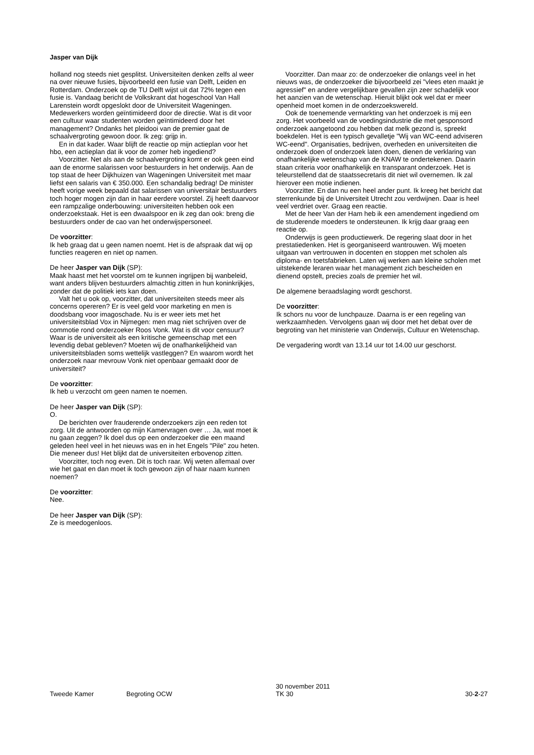Jasper van Dijk
holland nog steeds niet gesplitst. Universiteiten denken zelfs al weer na over nieuwe fusies, bijvoorbeeld een fusie van Delft, Leiden en Rotterdam. Onderzoek op de TU Delft wijst uit dat 72% tegen een fusie is. Vandaag bericht de Volkskrant dat hogeschool Van Hall Larenstein wordt opgeslokt door de Universiteit Wageningen. Medewerkers worden geïntimideerd door de directie. Wat is dit voor een cultuur waar studenten worden geïntimideerd door het management? Ondanks het pleidooi van de premier gaat de schaalvergroting gewoon door. Ik zeg: grijp in.
En in dat kader. Waar blijft de reactie op mijn actieplan voor het hbo, een actieplan dat ik voor de zomer heb ingediend?
Voorzitter. Net als aan de schaalvergroting komt er ook geen eind aan de enorme salarissen voor bestuurders in het onderwijs. Aan de top staat de heer Dijkhuizen van Wageningen Universiteit met maar liefst een salaris van € 350.000. Een schandalig bedrag! De minister heeft vorige week bepaald dat salarissen van universitair bestuurders toch hoger mogen zijn dan in haar eerdere voorstel. Zij heeft daarvoor een rampzalige onderbouwing: universiteiten hebben ook een onderzoekstaak. Het is een dwaalspoor en ik zeg dan ook: breng die bestuurders onder de cao van het onderwijspersoneel.
De voorzitter:
Ik heb graag dat u geen namen noemt. Het is de afspraak dat wij op functies reageren en niet op namen.
De heer Jasper van Dijk (SP):
Maak haast met het voorstel om te kunnen ingrijpen bij wanbeleid, want anders blijven bestuurders almachtig zitten in hun koninkrijkjes, zonder dat de politiek iets kan doen.
Valt het u ook op, voorzitter, dat universiteiten steeds meer als concerns opereren? Er is veel geld voor marketing en men is doodsbang voor imagoschade. Nu is er weer iets met het universiteitsblad Vox in Nijmegen: men mag niet schrijven over de commotie rond onderzoeker Roos Vonk. Wat is dit voor censuur? Waar is de universiteit als een kritische gemeenschap met een levendig debat gebleven? Moeten wij de onafhankelijkheid van universiteitsbladen soms wettelijk vastleggen? En waarom wordt het onderzoek naar mevrouw Vonk niet openbaar gemaakt door de universiteit?
De voorzitter:
Ik heb u verzocht om geen namen te noemen.
De heer Jasper van Dijk (SP):
O.
De berichten over frauderende onderzoekers zijn een reden tot zorg. Uit de antwoorden op mijn Kamervragen over … Ja, wat moet ik nu gaan zeggen? Ik doel dus op een onderzoeker die een maand geleden heel veel in het nieuws was en in het Engels "Pile" zou heten. Die meneer dus! Het blijkt dat de universiteiten erbovenop zitten.
Voorzitter, toch nog even. Dit is toch raar. Wij weten allemaal over wie het gaat en dan moet ik toch gewoon zijn of haar naam kunnen noemen?
De voorzitter:
Nee.
De heer Jasper van Dijk (SP):
Ze is meedogenloos.
Voorzitter. Dan maar zo: de onderzoeker die onlangs veel in het nieuws was, de onderzoeker die bijvoorbeeld zei "vlees eten maakt je agressief" en andere vergelijkbare gevallen zijn zeer schadelijk voor het aanzien van de wetenschap. Hieruit blijkt ook wel dat er meer openheid moet komen in de onderzoekswereld.
Ook de toenemende vermarkting van het onderzoek is mij een zorg. Het voorbeeld van de voedingsindustrie die met gesponsord onderzoek aangetoond zou hebben dat melk gezond is, spreekt boekdelen. Het is een typisch gevalletje "Wij van WC-eend adviseren WC-eend". Organisaties, bedrijven, overheden en universiteiten die onderzoek doen of onderzoek laten doen, dienen de verklaring van onafhankelijke wetenschap van de KNAW te ondertekenen. Daarin staan criteria voor onafhankelijk en transparant onderzoek. Het is teleurstellend dat de staatssecretaris dit niet wil overnemen. Ik zal hierover een motie indienen.
Voorzitter. En dan nu een heel ander punt. Ik kreeg het bericht dat sterrenkunde bij de Universiteit Utrecht zou verdwijnen. Daar is heel veel verdriet over. Graag een reactie.
Met de heer Van der Ham heb ik een amendement ingediend om de studerende moeders te ondersteunen. Ik krijg daar graag een reactie op.
Onderwijs is geen productiewerk. De regering slaat door in het prestatiedenken. Het is georganiseerd wantrouwen. Wij moeten uitgaan van vertrouwen in docenten en stoppen met scholen als diploma- en toetsfabrieken. Laten wij werken aan kleine scholen met uitstekende leraren waar het management zich bescheiden en dienend opstelt, precies zoals de premier het wil.
De algemene beraadslaging wordt geschorst.
De voorzitter:
Ik schors nu voor de lunchpauze. Daarna is er een regeling van werkzaamheden. Vervolgens gaan wij door met het debat over de begroting van het ministerie van Onderwijs, Cultuur en Wetenschap.
De vergadering wordt van 13.14 uur tot 14.00 uur geschorst.
Tweede Kamer Begroting OCW
30 november 2011
TK 30
30-2-27